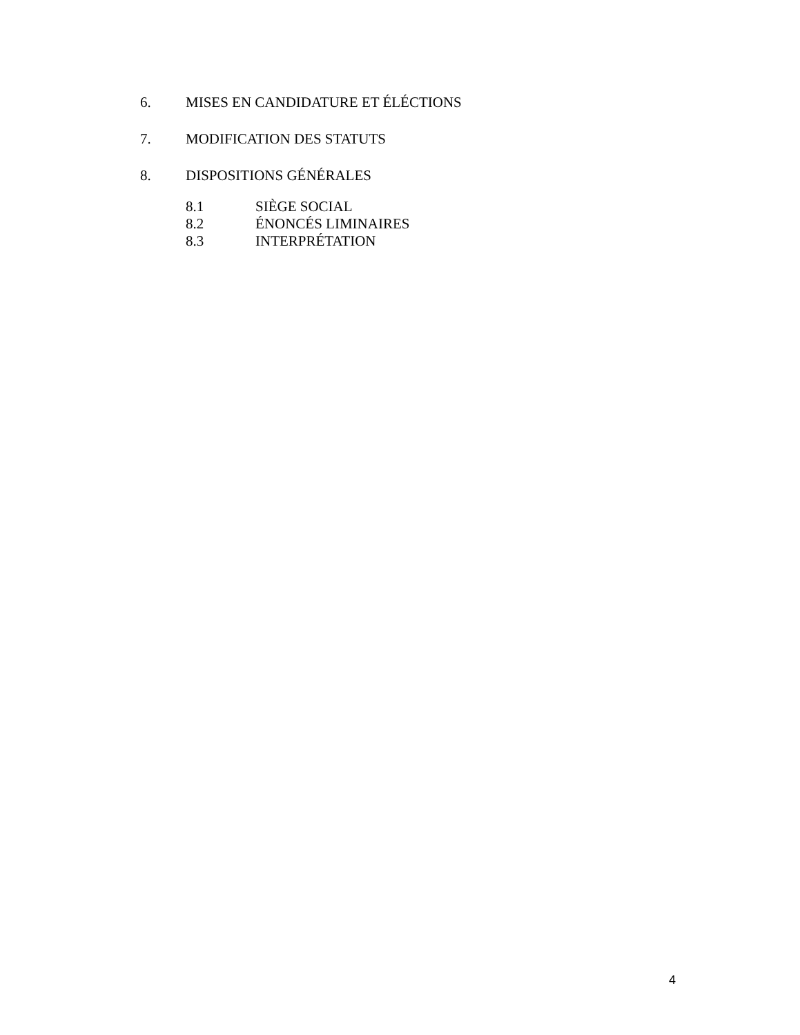6. MISES EN CANDIDATURE ET ÉLÉCTIONS
7. MODIFICATION DES STATUTS
8. DISPOSITIONS GÉNÉRALES
8.1 SIÈGE SOCIAL
8.2 ÉNONCÉS LIMINAIRES
8.3 INTERPRÉTATION
4